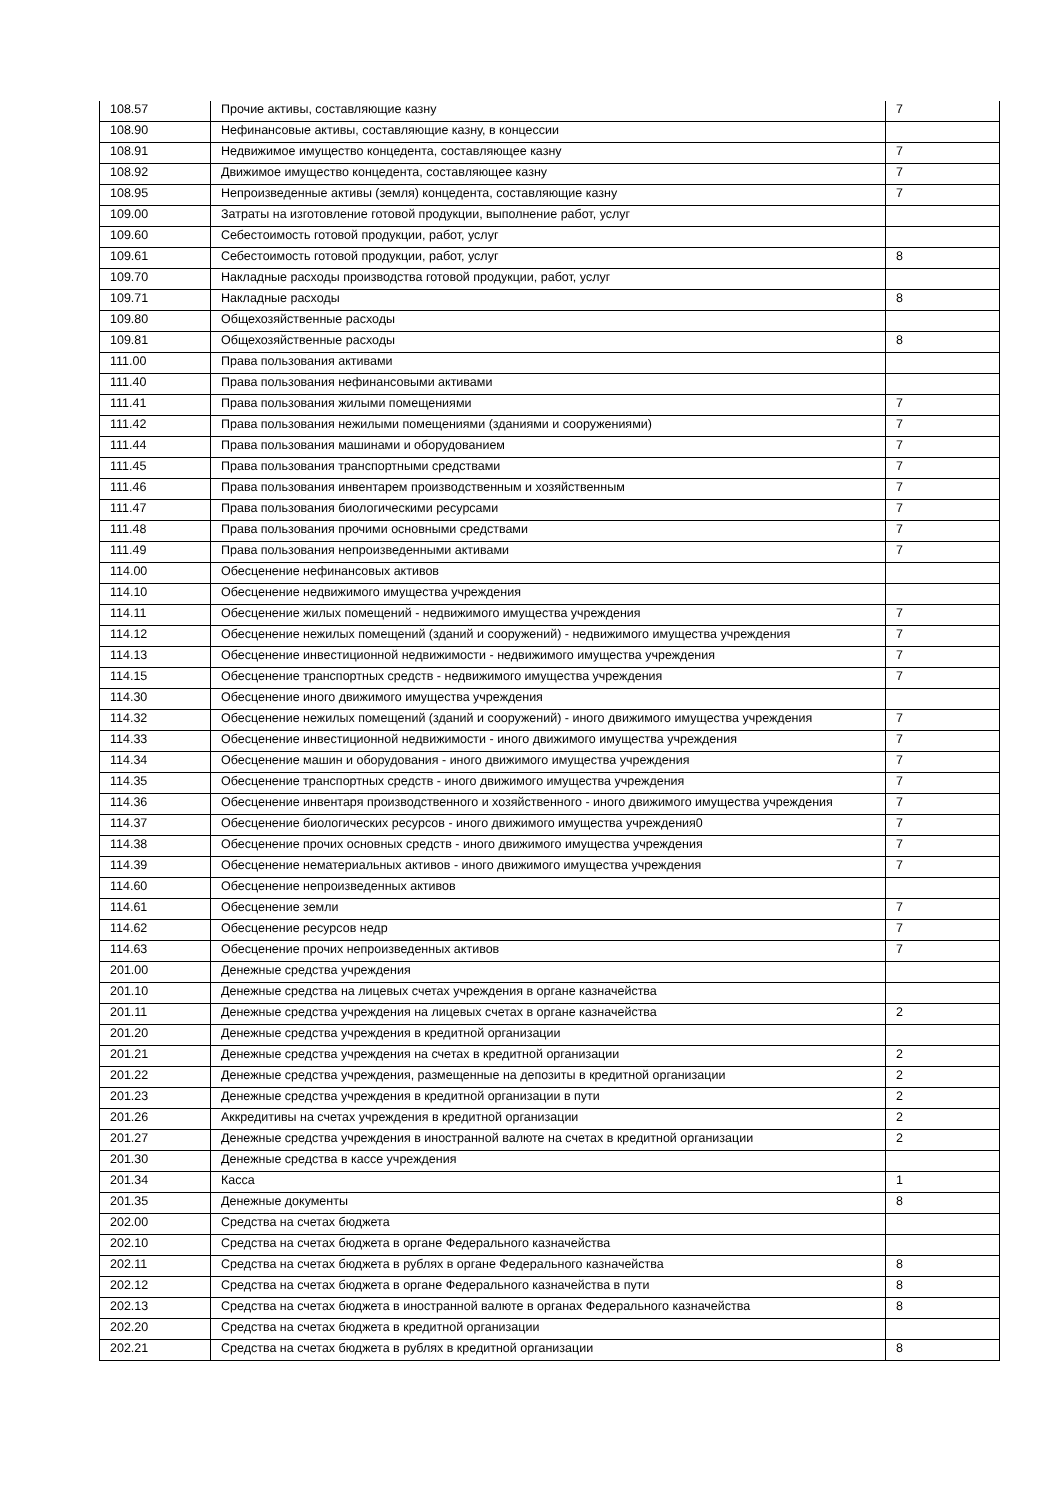| 108.57 | Прочие активы, составляющие казну | 7 |
| 108.90 | Нефинансовые активы, составляющие казну, в концессии | |
| 108.91 | Недвижимое имущество концедента, составляющее казну | 7 |
| 108.92 | Движимое имущество концедента, составляющее казну | 7 |
| 108.95 | Непроизведенные активы (земля) концедента, составляющие казну | 7 |
| 109.00 | Затраты на изготовление готовой продукции, выполнение работ, услуг | |
| 109.60 | Себестоимость готовой продукции, работ, услуг | |
| 109.61 | Себестоимость готовой продукции, работ, услуг | 8 |
| 109.70 | Накладные расходы производства готовой продукции, работ, услуг | |
| 109.71 | Накладные расходы | 8 |
| 109.80 | Общехозяйственные расходы | |
| 109.81 | Общехозяйственные расходы | 8 |
| 111.00 | Права пользования активами | |
| 111.40 | Права пользования нефинансовыми активами | |
| 111.41 | Права пользования жилыми помещениями | 7 |
| 111.42 | Права пользования нежилыми помещениями (зданиями и сооружениями) | 7 |
| 111.44 | Права пользования машинами и оборудованием | 7 |
| 111.45 | Права пользования транспортными средствами | 7 |
| 111.46 | Права пользования инвентарем производственным и хозяйственным | 7 |
| 111.47 | Права пользования биологическими ресурсами | 7 |
| 111.48 | Права пользования прочими основными средствами | 7 |
| 111.49 | Права пользования непроизведенными активами | 7 |
| 114.00 | Обесценение нефинансовых активов | |
| 114.10 | Обесценение недвижимого имущества учреждения | |
| 114.11 | Обесценение жилых помещений - недвижимого имущества учреждения | 7 |
| 114.12 | Обесценение нежилых помещений (зданий и сооружений) - недвижимого имущества учреждения | 7 |
| 114.13 | Обесценение инвестиционной недвижимости - недвижимого имущества учреждения | 7 |
| 114.15 | Обесценение транспортных средств - недвижимого имущества учреждения | 7 |
| 114.30 | Обесценение иного движимого имущества учреждения | |
| 114.32 | Обесценение нежилых помещений (зданий и сооружений) - иного движимого имущества учреждения | 7 |
| 114.33 | Обесценение инвестиционной недвижимости - иного движимого имущества учреждения | 7 |
| 114.34 | Обесценение машин и оборудования - иного движимого имущества учреждения | 7 |
| 114.35 | Обесценение транспортных средств - иного движимого имущества учреждения | 7 |
| 114.36 | Обесценение инвентаря производственного и хозяйственного - иного движимого имущества учреждения | 7 |
| 114.37 | Обесценение биологических ресурсов - иного движимого имущества учреждения0 | 7 |
| 114.38 | Обесценение прочих основных средств - иного движимого имущества учреждения | 7 |
| 114.39 | Обесценение нематериальных активов - иного движимого имущества учреждения | 7 |
| 114.60 | Обесценение непроизведенных активов | |
| 114.61 | Обесценение земли | 7 |
| 114.62 | Обесценение ресурсов недр | 7 |
| 114.63 | Обесценение прочих непроизведенных активов | 7 |
| 201.00 | Денежные средства учреждения | |
| 201.10 | Денежные средства на лицевых счетах учреждения в органе казначейства | |
| 201.11 | Денежные средства учреждения на лицевых счетах в органе казначейства | 2 |
| 201.20 | Денежные средства учреждения в кредитной организации | |
| 201.21 | Денежные средства учреждения на счетах в кредитной организации | 2 |
| 201.22 | Денежные средства учреждения, размещенные на депозиты в кредитной организации | 2 |
| 201.23 | Денежные средства учреждения в кредитной организации в пути | 2 |
| 201.26 | Аккредитивы на счетах учреждения в кредитной организации | 2 |
| 201.27 | Денежные средства учреждения в иностранной валюте на счетах в кредитной организации | 2 |
| 201.30 | Денежные средства в кассе учреждения | |
| 201.34 | Касса | 1 |
| 201.35 | Денежные документы | 8 |
| 202.00 | Средства на счетах бюджета | |
| 202.10 | Средства на счетах бюджета в органе Федерального казначейства | |
| 202.11 | Средства на счетах бюджета в рублях в органе Федерального казначейства | 8 |
| 202.12 | Средства на счетах бюджета в органе Федерального казначейства в пути | 8 |
| 202.13 | Средства на счетах бюджета в иностранной валюте в органах Федерального казначейства | 8 |
| 202.20 | Средства на счетах бюджета в кредитной организации | |
| 202.21 | Средства на счетах бюджета в рублях в кредитной организации | 8 |